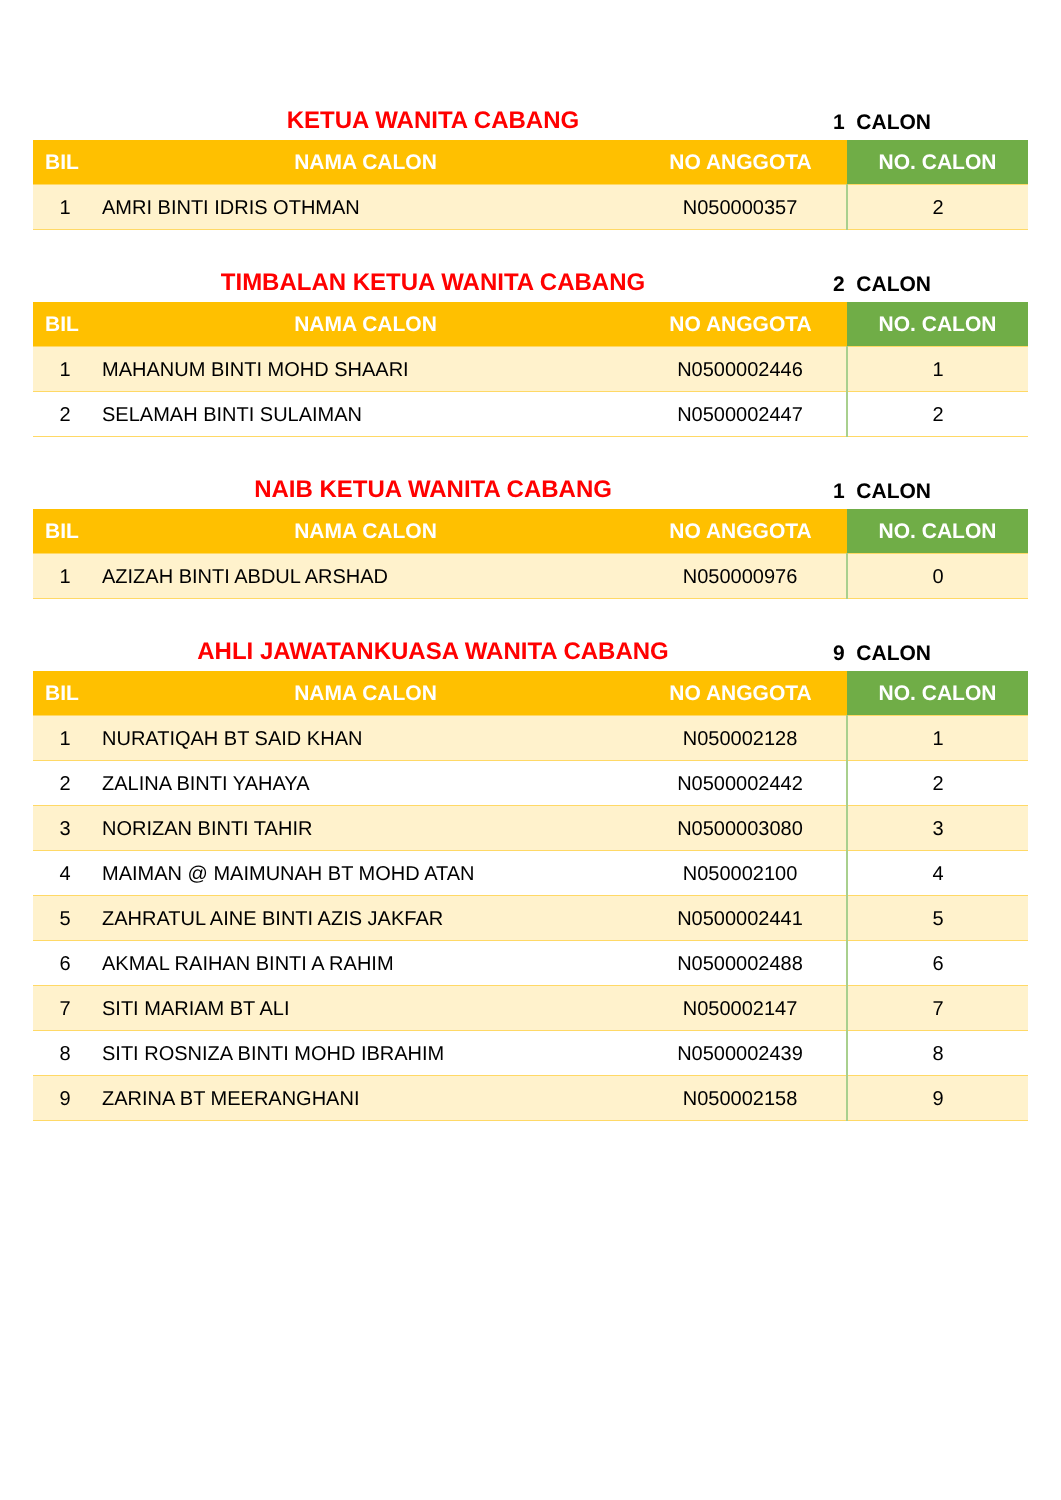KETUA WANITA CABANG
1 CALON
| BIL | NAMA CALON | NO ANGGOTA | NO. CALON |
| --- | --- | --- | --- |
| 1 | AMRI BINTI IDRIS OTHMAN | N050000357 | 2 |
TIMBALAN KETUA WANITA CABANG
2 CALON
| BIL | NAMA CALON | NO ANGGOTA | NO. CALON |
| --- | --- | --- | --- |
| 1 | MAHANUM BINTI MOHD SHAARI | N0500002446 | 1 |
| 2 | SELAMAH BINTI SULAIMAN | N0500002447 | 2 |
NAIB KETUA WANITA CABANG
1 CALON
| BIL | NAMA CALON | NO ANGGOTA | NO. CALON |
| --- | --- | --- | --- |
| 1 | AZIZAH BINTI ABDUL ARSHAD | N050000976 | 0 |
AHLI JAWATANKUASA WANITA CABANG
9 CALON
| BIL | NAMA CALON | NO ANGGOTA | NO. CALON |
| --- | --- | --- | --- |
| 1 | NURATIQAH BT SAID KHAN | N050002128 | 1 |
| 2 | ZALINA BINTI YAHAYA | N0500002442 | 2 |
| 3 | NORIZAN BINTI TAHIR | N0500003080 | 3 |
| 4 | MAIMAN @ MAIMUNAH BT MOHD ATAN | N050002100 | 4 |
| 5 | ZAHRATUL AINE BINTI AZIS JAKFAR | N0500002441 | 5 |
| 6 | AKMAL RAIHAN BINTI A RAHIM | N0500002488 | 6 |
| 7 | SITI MARIAM BT ALI | N050002147 | 7 |
| 8 | SITI ROSNIZA BINTI MOHD IBRAHIM | N0500002439 | 8 |
| 9 | ZARINA BT MEERANGHANI | N050002158 | 9 |